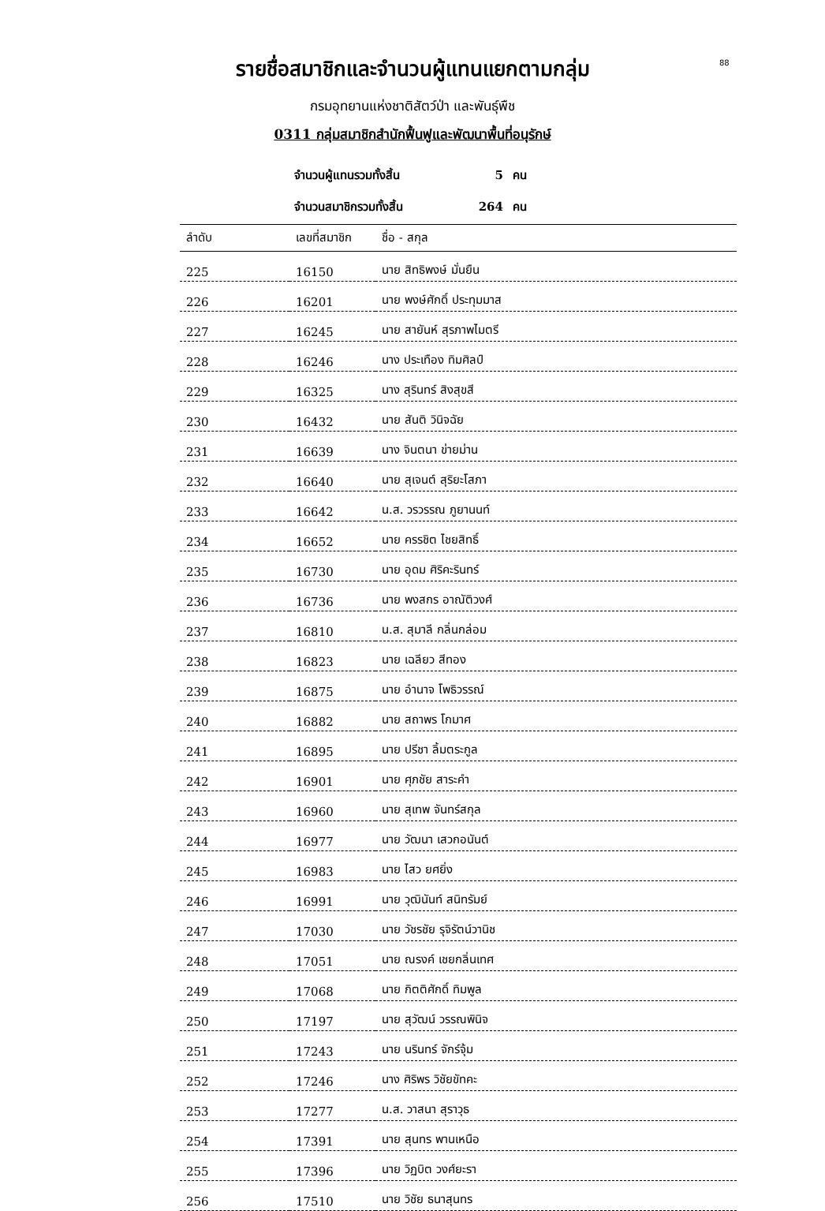88
รายชื่อสมาชิกและจำนวนผู้แทนแยกตามกลุ่ม
กรมอุทยานแห่งชาติสัตว์ป่า และพันธุ์พืช
0311 กลุ่มสมาชิกสำนักฟื้นฟูและพัฒนาพื้นที่อนุรักษ์
จำนวนผู้แทนรวมทั้งสิ้น 5 คน
จำนวนสมาชิกรวมทั้งสิ้น 264 คน
| ลำดับ | เลขที่สมาชิก | ชื่อ - สกุล |
| --- | --- | --- |
| 225 | 16150 | นาย สิทธิพงษ์ มั่นยืน |
| 226 | 16201 | นาย พงษ์ศักดิ์ ประทุมมาส |
| 227 | 16245 | นาย สายันห์ สุรภาพไมตรี |
| 228 | 16246 | นาง ประเทือง ทิมศิลป์ |
| 229 | 16325 | นาง สุรินทร์ สิงสุขสี |
| 230 | 16432 | นาย สันติ วินิจฉัย |
| 231 | 16639 | นาง จินตนา ข่ายม่าน |
| 232 | 16640 | นาย สุเจนต์ สุริยะโสภา |
| 233 | 16642 | น.ส. วรวรรณ ภูยานนท์ |
| 234 | 16652 | นาย ครรชิต ไชยสิทธิ์ |
| 235 | 16730 | นาย อุดม ศิริคะรินทร์ |
| 236 | 16736 | นาย พงสกร อาณัติวงศ์ |
| 237 | 16810 | น.ส. สุมาลี กลิ่นกล่อม |
| 238 | 16823 | นาย เฉลียว สีทอง |
| 239 | 16875 | นาย อำนาจ โพธิวรรณ์ |
| 240 | 16882 | นาย สถาพร โกมาศ |
| 241 | 16895 | นาย ปรีชา ลิ้มตระกูล |
| 242 | 16901 | นาย ศุภชัย สาระคำ |
| 243 | 16960 | นาย สุเทพ จันทร์สกุล |
| 244 | 16977 | นาย วัฒนา เสวกอนันต์ |
| 245 | 16983 | นาย ไสว ยศยิ่ง |
| 246 | 16991 | นาย วุฒินันท์ สนิทรัมย์ |
| 247 | 17030 | นาย วัชรชัย รุจิรัตน์วานิช |
| 248 | 17051 | นาย ณรงค์ เชยกลิ่นเทศ |
| 249 | 17068 | นาย กิตติศักดิ์ ทิมพูล |
| 250 | 17197 | นาย สุวัฒน์ วรรณพินิจ |
| 251 | 17243 | นาย นรินทร์ จักร์จุ้ม |
| 252 | 17246 | นาง ศิริพร วิชัยขัทคะ |
| 253 | 17277 | น.ส. วาสนา สุราวุธ |
| 254 | 17391 | นาย สุนทร พานเหนือ |
| 255 | 17396 | นาย วิฏบิต วงศ์ยะรา |
| 256 | 17510 | นาย วิชัย ธนาสุนทร |